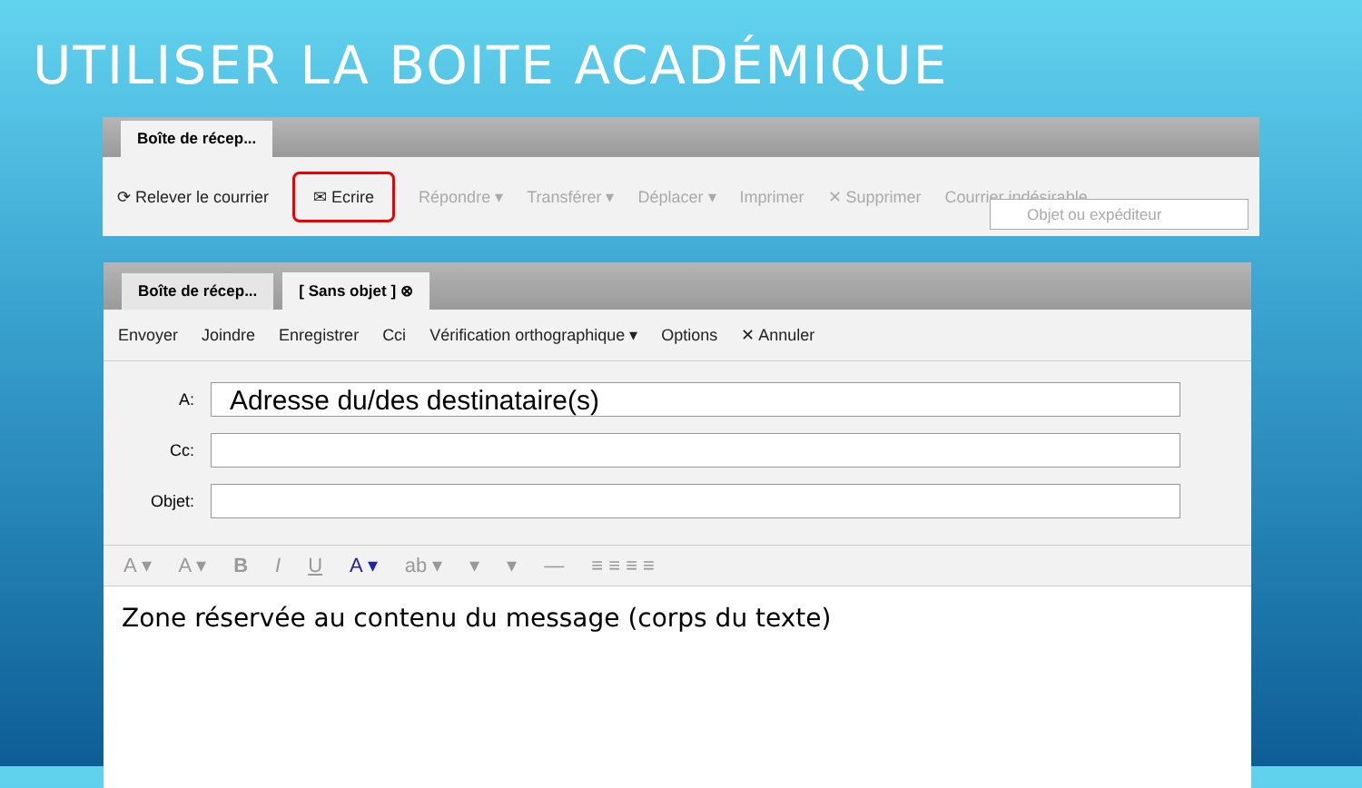UTILISER LA BOITE ACADÉMIQUE
Boîte de récep...
⟳ Relever le courrier ✉ Ecrire Répondre ▾ Transférer ▾ Déplacer ▾ Imprimer ✕ Supprimer Courrier indésirable
Objet ou expéditeur
Boîte de récep...
[ Sans objet ] ⊗
Envoyer Joindre Enregistrer Cci Vérification orthographique ▾ Options ✕ Annuler
A:
Adresse du/des destinataire(s)
Cc:
Objet:
A ▾ A ▾ B I U A ▾ ab ▾ ▾ ▾ — ≡ ≡ ≡ ≡
Zone réservée au contenu du message (corps du texte)